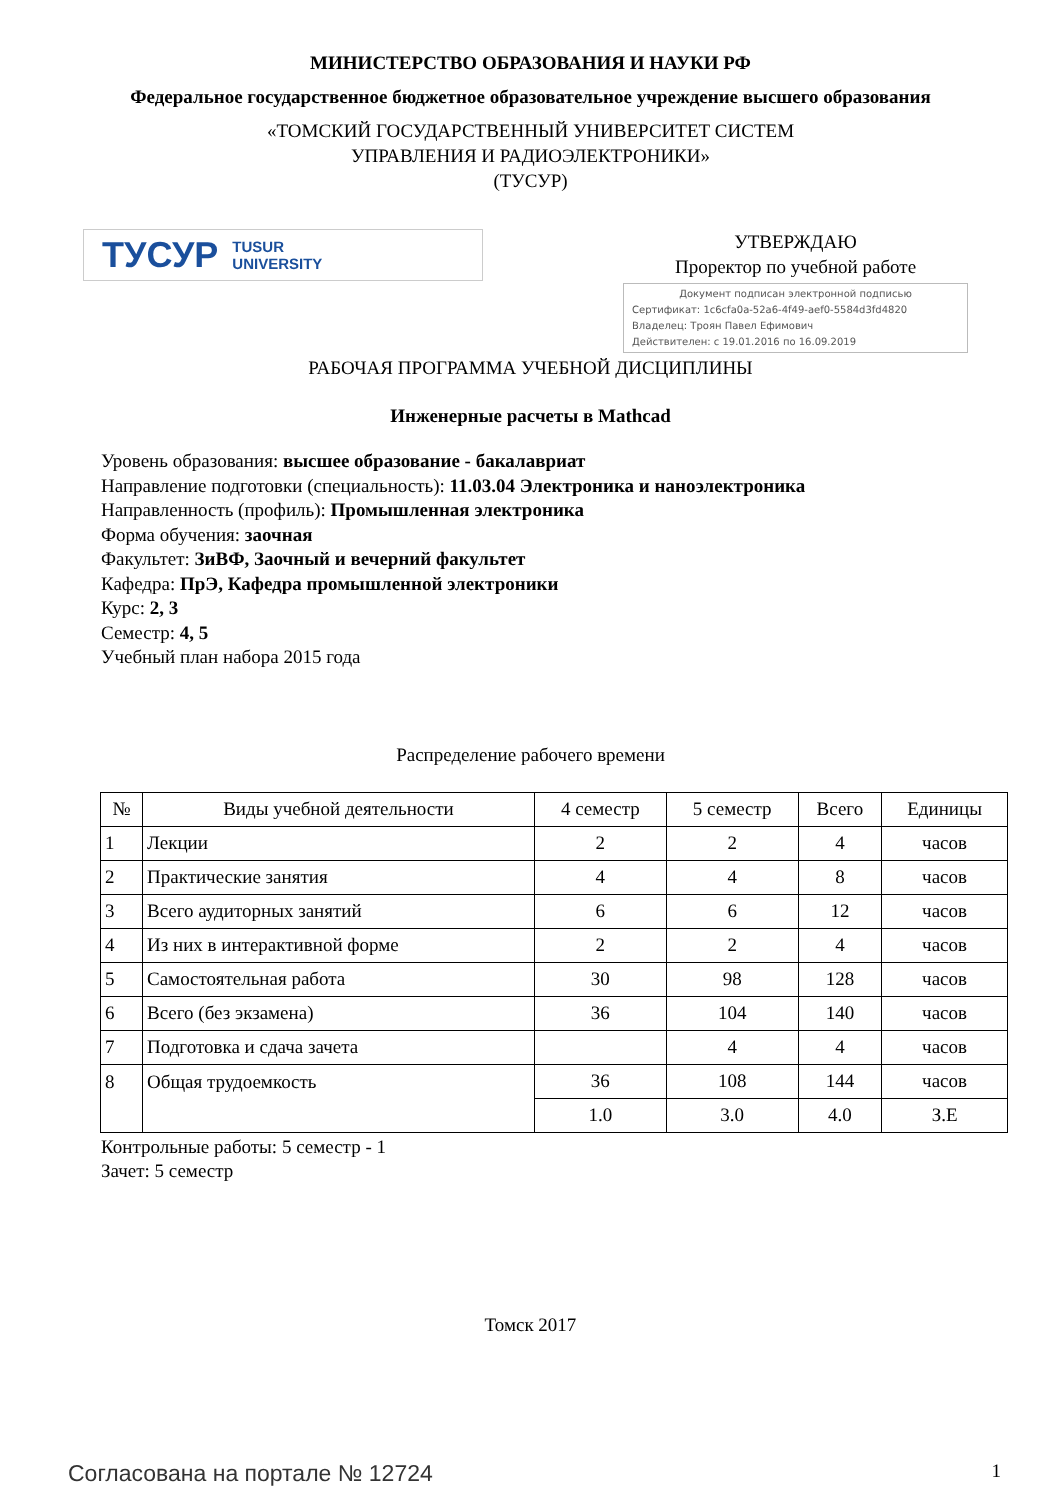МИНИСТЕРСТВО ОБРАЗОВАНИЯ И НАУКИ РФ
Федеральное государственное бюджетное образовательное учреждение высшего образования
«ТОМСКИЙ ГОСУДАРСТВЕННЫЙ УНИВЕРСИТЕТ СИСТЕМ
УПРАВЛЕНИЯ И РАДИОЭЛЕКТРОНИКИ»
(ТУСУР)
ТУСУР TUSUR
UNIVERSITY
УТВЕРЖДАЮ
Проректор по учебной работе
Документ подписан электронной подписью
Сертификат: 1c6cfa0a-52a6-4f49-aef0-5584d3fd4820
Владелец: Троян Павел Ефимович
Действителен: с 19.01.2016 по 16.09.2019
РАБОЧАЯ ПРОГРАММА УЧЕБНОЙ ДИСЦИПЛИНЫ
Инженерные расчеты в Mathcad
Уровень образования: высшее образование - бакалавриат
Направление подготовки (специальность): 11.03.04 Электроника и наноэлектроника
Направленность (профиль): Промышленная электроника
Форма обучения: заочная
Факультет: ЗиВФ, Заочный и вечерний факультет
Кафедра: ПрЭ, Кафедра промышленной электроники
Курс: 2, 3
Семестр: 4, 5
Учебный план набора 2015 года
Распределение рабочего времени
| № | Виды учебной деятельности | 4 семестр | 5 семестр | Всего | Единицы |
| --- | --- | --- | --- | --- | --- |
| 1 | Лекции | 2 | 2 | 4 | часов |
| 2 | Практические занятия | 4 | 4 | 8 | часов |
| 3 | Всего аудиторных занятий | 6 | 6 | 12 | часов |
| 4 | Из них в интерактивной форме | 2 | 2 | 4 | часов |
| 5 | Самостоятельная работа | 30 | 98 | 128 | часов |
| 6 | Всего (без экзамена) | 36 | 104 | 140 | часов |
| 7 | Подготовка и сдача зачета | | 4 | 4 | часов |
| 8 | Общая трудоемкость | 36 | 108 | 144 | часов |
| | | 1.0 | 3.0 | 4.0 | З.Е |
Контрольные работы: 5 семестр - 1
Зачет: 5 семестр
Томск 2017
Согласована на портале № 12724 1